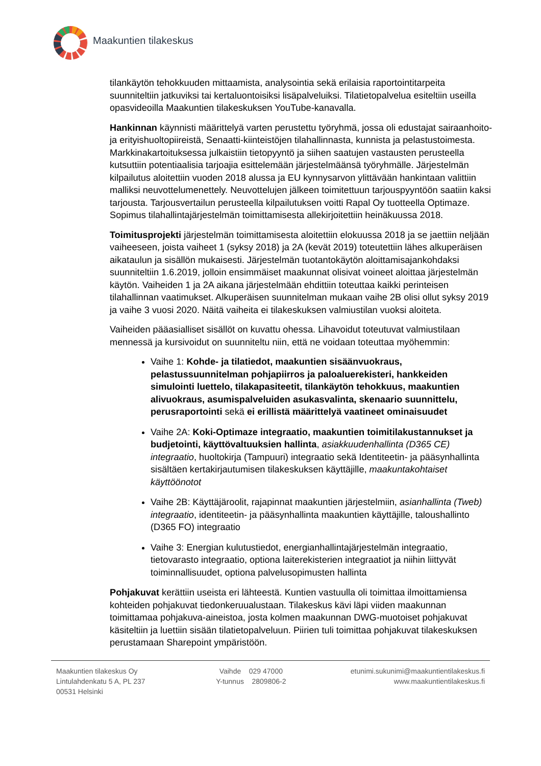Maakuntien tilakeskus
tilankäytön tehokkuuden mittaamista, analysointia sekä erilaisia raportointitarpeita suunniteltiin jatkuviksi tai kertaluontoisiksi lisäpalveluiksi. Tilatietopalvelua esiteltiin useilla opasvideoilla Maakuntien tilakeskuksen YouTube-kanavalla.
Hankinnan käynnisti määrittelyä varten perustettu työryhmä, jossa oli edustajat sairaanhoito- ja erityishuoltopiireistä, Senaatti-kiinteistöjen tilahallinnasta, kunnista ja pelastustoimesta. Markkinakartoituksessa julkaistiin tietopyyntö ja siihen saatujen vastausten perusteella kutsuttiin potentiaalisia tarjoajia esittelemään järjestelmäänsä työryhmälle. Järjestelmän kilpailutus aloitettiin vuoden 2018 alussa ja EU kynnysarvon ylittävään hankintaan valittiin malliksi neuvottelumenettely. Neuvottelujen jälkeen toimitettuun tarjouspyyntöön saatiin kaksi tarjousta. Tarjousvertailun perusteella kilpailutuksen voitti Rapal Oy tuotteella Optimaze. Sopimus tilahallintajärjestelmän toimittamisesta allekirjoitettiin heinäkuussa 2018.
Toimitusprojekti järjestelmän toimittamisesta aloitettiin elokuussa 2018 ja se jaettiin neljään vaiheeseen, joista vaiheet 1 (syksy 2018) ja 2A (kevät 2019) toteutettiin lähes alkuperäisen aikataulun ja sisällön mukaisesti. Järjestelmän tuotantokäytön aloittamisajankohdaksi suunniteltiin 1.6.2019, jolloin ensimmäiset maakunnat olisivat voineet aloittaa järjestelmän käytön. Vaiheiden 1 ja 2A aikana järjestelmään ehdittiin toteuttaa kaikki perinteisen tilahallinnan vaatimukset. Alkuperäisen suunnitelman mukaan vaihe 2B olisi ollut syksy 2019 ja vaihe 3 vuosi 2020. Näitä vaiheita ei tilakeskuksen valmiustilan vuoksi aloiteta.
Vaiheiden pääasialliset sisällöt on kuvattu ohessa. Lihavoidut toteutuvat valmiustilaan mennessä ja kursivoidut on suunniteltu niin, että ne voidaan toteuttaa myöhemmin:
Vaihe 1: Kohde- ja tilatiedot, maakuntien sisäänvuokraus, pelastussuunnitelman pohjapiirros ja paloaluerekisteri, hankkeiden simulointi luettelo, tilakapasiteetit, tilankäytön tehokkuus, maakuntien alivuokraus, asumispalveluiden asukasvalinta, skenaario suunnittelu, perusraportointi sekä ei erillistä määrittelyä vaatineet ominaisuudet
Vaihe 2A: Koki-Optimaze integraatio, maakuntien toimitilakustannukset ja budjetointi, käyttövaltuuksien hallinta, asiakkuudenhallinta (D365 CE) integraatio, huoltokirja (Tampuuri) integraatio sekä Identiteetin- ja pääsynhallinta sisältäen kertakirjautumisen tilakeskuksen käyttäjille, maakuntakohtaiset käyttöönotot
Vaihe 2B: Käyttäjäroolit, rajapinnat maakuntien järjestelmiin, asianhallinta (Tweb) integraatio, identiteetin- ja pääsynhallinta maakuntien käyttäjille, taloushallinto (D365 FO) integraatio
Vaihe 3: Energian kulutustiedot, energianhallintajärjestelmän integraatio, tietovarasto integraatio, optiona laiterekisterien integraatiot ja niihin liittyvät toiminnallisuudet, optiona palvelusopimusten hallinta
Pohjakuvat kerättiin useista eri lähteestä. Kuntien vastuulla oli toimittaa ilmoittamiensa kohteiden pohjakuvat tiedonkeruualustaan. Tilakeskus kävi läpi viiden maakunnan toimittamaa pohjakuva-aineistoa, josta kolmen maakunnan DWG-muotoiset pohjakuvat käsiteltiin ja luettiin sisään tilatietopalveluun. Piirien tuli toimittaa pohjakuvat tilakeskuksen perustamaan Sharepoint ympäristöön.
Maakuntien tilakeskus Oy
Lintulahdenkatu 5 A, PL 237
00531 Helsinki
Vaihde 029 47000
Y-tunnus 2809806-2
etunimi.sukunimi@maakuntientilakeskus.fi
www.maakuntientilakeskus.fi